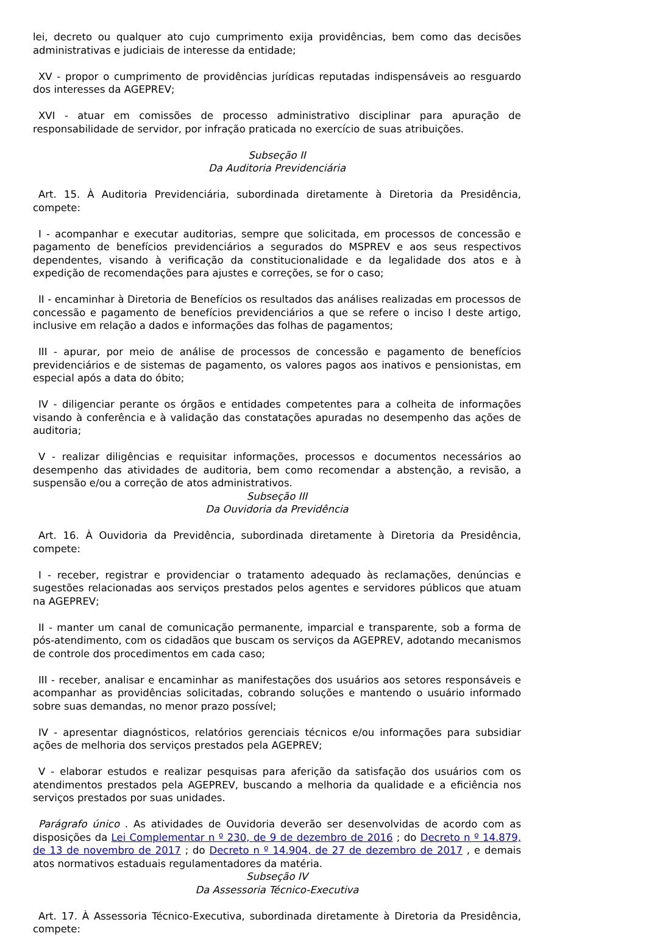lei, decreto ou qualquer ato cujo cumprimento exija providências, bem como das decisões administrativas e judiciais de interesse da entidade;
XV - propor o cumprimento de providências jurídicas reputadas indispensáveis ao resguardo dos interesses da AGEPREV;
XVI - atuar em comissões de processo administrativo disciplinar para apuração de responsabilidade de servidor, por infração praticada no exercício de suas atribuições.
Subseção II
Da Auditoria Previdenciária
Art. 15. À Auditoria Previdenciária, subordinada diretamente à Diretoria da Presidência, compete:
I - acompanhar e executar auditorias, sempre que solicitada, em processos de concessão e pagamento de benefícios previdenciários a segurados do MSPREV e aos seus respectivos dependentes, visando à verificação da constitucionalidade e da legalidade dos atos e à expedição de recomendações para ajustes e correções, se for o caso;
II - encaminhar à Diretoria de Benefícios os resultados das análises realizadas em processos de concessão e pagamento de benefícios previdenciários a que se refere o inciso I deste artigo, inclusive em relação a dados e informações das folhas de pagamentos;
III - apurar, por meio de análise de processos de concessão e pagamento de benefícios previdenciários e de sistemas de pagamento, os valores pagos aos inativos e pensionistas, em especial após a data do óbito;
IV - diligenciar perante os órgãos e entidades competentes para a colheita de informações visando à conferência e à validação das constatações apuradas no desempenho das ações de auditoria;
V - realizar diligências e requisitar informações, processos e documentos necessários ao desempenho das atividades de auditoria, bem como recomendar a abstenção, a revisão, a suspensão e/ou a correção de atos administrativos.
Subseção III
Da Ouvidoria da Previdência
Art. 16. À Ouvidoria da Previdência, subordinada diretamente à Diretoria da Presidência, compete:
I - receber, registrar e providenciar o tratamento adequado às reclamações, denúncias e sugestões relacionadas aos serviços prestados pelos agentes e servidores públicos que atuam na AGEPREV;
II - manter um canal de comunicação permanente, imparcial e transparente, sob a forma de pós-atendimento, com os cidadãos que buscam os serviços da AGEPREV, adotando mecanismos de controle dos procedimentos em cada caso;
III - receber, analisar e encaminhar as manifestações dos usuários aos setores responsáveis e acompanhar as providências solicitadas, cobrando soluções e mantendo o usuário informado sobre suas demandas, no menor prazo possível;
IV - apresentar diagnósticos, relatórios gerenciais técnicos e/ou informações para subsidiar ações de melhoria dos serviços prestados pela AGEPREV;
V - elaborar estudos e realizar pesquisas para aferição da satisfação dos usuários com os atendimentos prestados pela AGEPREV, buscando a melhoria da qualidade e a eficiência nos serviços prestados por suas unidades.
Parágrafo único . As atividades de Ouvidoria deverão ser desenvolvidas de acordo com as disposições da Lei Complementar n º 230, de 9 de dezembro de 2016 ; do Decreto n º 14.879, de 13 de novembro de 2017 ; do Decreto n º 14.904, de 27 de dezembro de 2017 , e demais atos normativos estaduais regulamentadores da matéria.
Subseção IV
Da Assessoria Técnico-Executiva
Art. 17. À Assessoria Técnico-Executiva, subordinada diretamente à Diretoria da Presidência, compete: